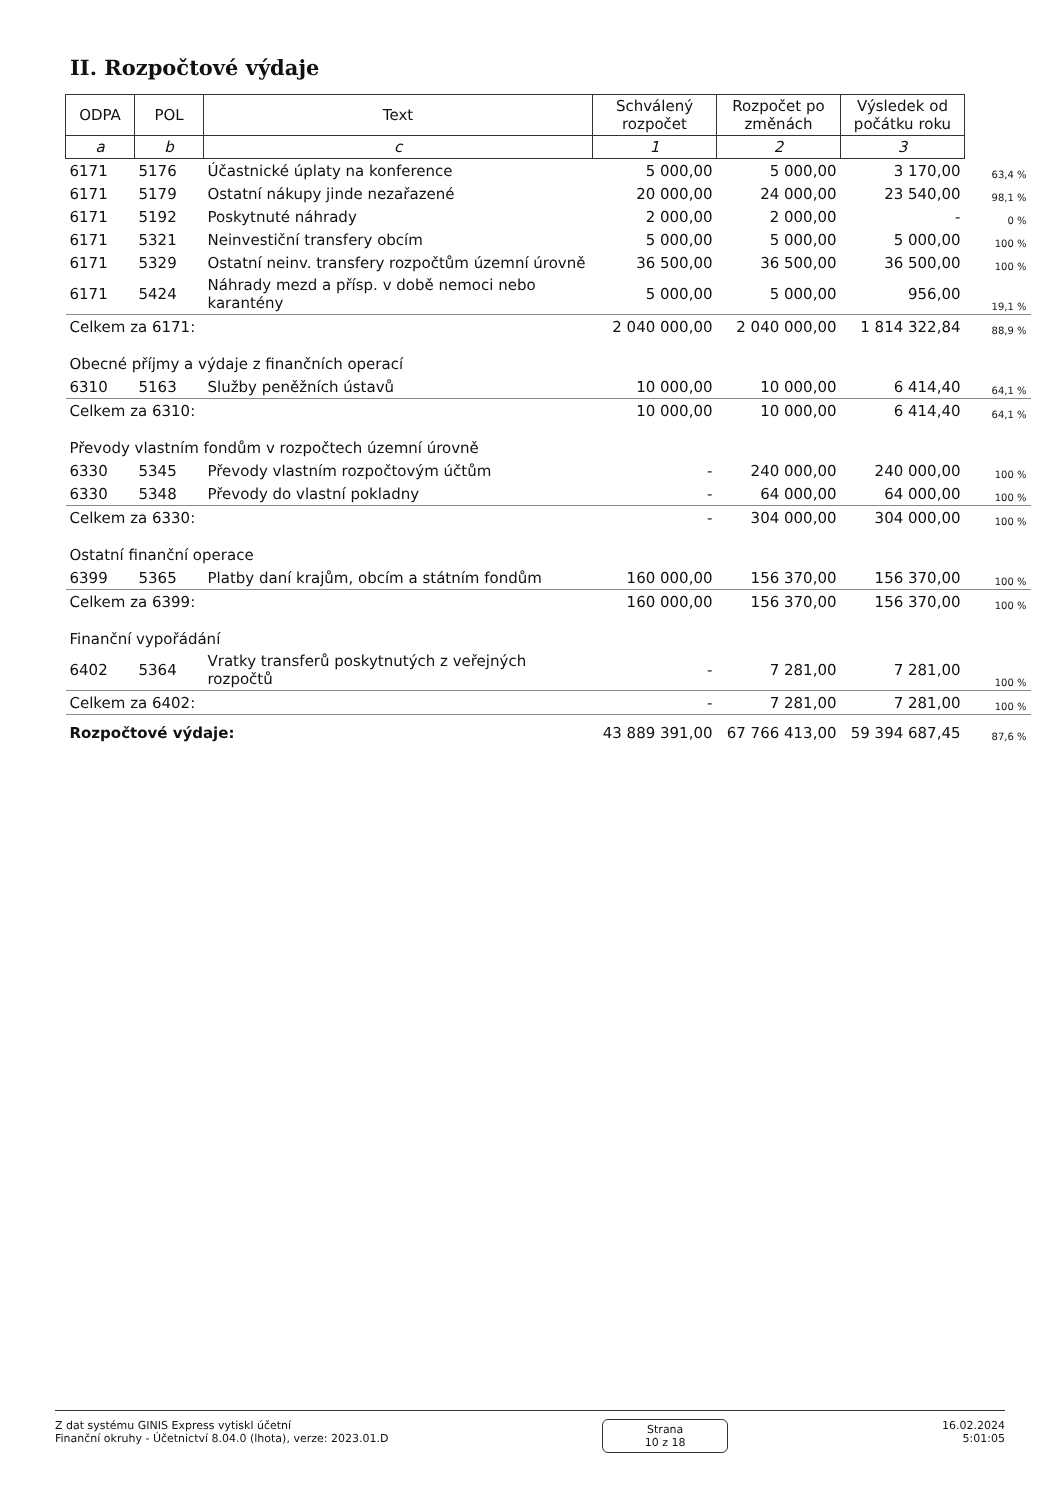II. Rozpočtové výdaje
| ODPA | POL | Text | Schválený rozpočet | Rozpočet po změnách | Výsledek od počátku roku | |
| a | b | c | 1 | 2 | 3 | |
| 6171 | 5176 | Účastnické úplaty na konference | 5 000,00 | 5 000,00 | 3 170,00 | 63,4 % |
| 6171 | 5179 | Ostatní nákupy jinde nezařazené | 20 000,00 | 24 000,00 | 23 540,00 | 98,1 % |
| 6171 | 5192 | Poskytnuté náhrady | 2 000,00 | 2 000,00 | - | 0 % |
| 6171 | 5321 | Neinvestiční transfery obcím | 5 000,00 | 5 000,00 | 5 000,00 | 100 % |
| 6171 | 5329 | Ostatní neinv. transfery rozpočtům územní úrovně | 36 500,00 | 36 500,00 | 36 500,00 | 100 % |
| 6171 | 5424 | Náhrady mezd a přísp. v době nemoci nebo karantény | 5 000,00 | 5 000,00 | 956,00 | 19,1 % |
| Celkem za 6171: | | | 2 040 000,00 | 2 040 000,00 | 1 814 322,84 | 88,9 % |
| Obecné příjmy a výdaje z finančních operací | | | | | | |
| 6310 | 5163 | Služby peněžních ústavů | 10 000,00 | 10 000,00 | 6 414,40 | 64,1 % |
| Celkem za 6310: | | | 10 000,00 | 10 000,00 | 6 414,40 | 64,1 % |
| Převody vlastním fondům v rozpočtech územní úrovně | | | | | | |
| 6330 | 5345 | Převody vlastním rozpočtovým účtům | - | 240 000,00 | 240 000,00 | 100 % |
| 6330 | 5348 | Převody do vlastní pokladny | - | 64 000,00 | 64 000,00 | 100 % |
| Celkem za 6330: | | | - | 304 000,00 | 304 000,00 | 100 % |
| Ostatní finanční operace | | | | | | |
| 6399 | 5365 | Platby daní krajům, obcím a státním fondům | 160 000,00 | 156 370,00 | 156 370,00 | 100 % |
| Celkem za 6399: | | | 160 000,00 | 156 370,00 | 156 370,00 | 100 % |
| Finanční vypořádání | | | | | | |
| 6402 | 5364 | Vratky transferů poskytnutých z veřejných rozpočtů | - | 7 281,00 | 7 281,00 | 100 % |
| Celkem za 6402: | | | - | 7 281,00 | 7 281,00 | 100 % |
| Rozpočtové výdaje: | | | 43 889 391,00 | 67 766 413,00 | 59 394 687,45 | 87,6 % |
Z dat systému GINIS Express vytiskl účetní
Finanční okruhy - Účetnictví 8.04.0 (lhota), verze: 2023.01.D
Strana
10 z 18
16.02.2024
5:01:05